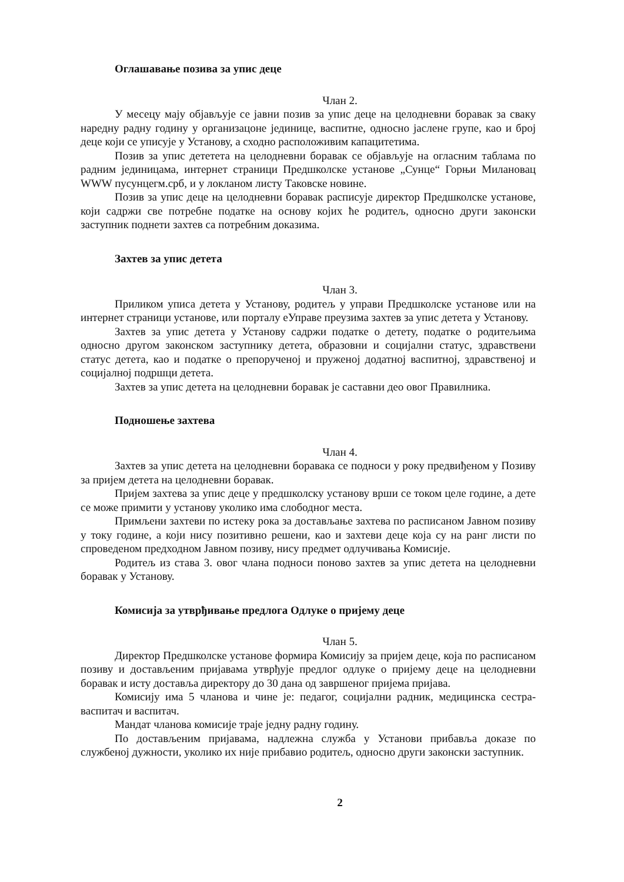Оглашавање позива за упис деце
Члан 2.
У месецу мају објављује се јавни позив за упис деце на целодневни боравак за сваку наредну радну годину у организацоне јединице, васпитне, односно јаслене групе, као и број деце који се уписује у Установу, а сходно расположивим капацитетима.
Позив за упис дететета на целодневни боравак се објављује на огласним таблама по радним јединицама, интернет страници Предшколске установе „Сунце“ Горњи Милановац WWW пусунцегм.срб, и у локланом листу Таковске новине.
Позив за упис деце на целодневни боравак расписује директор Предшколске установе, који садржи све потребне податке на основу којих ће родитељ, односно други законски заступник поднети захтев са потребним доказима.
Захтев за упис детета
Члан 3.
Приликом уписа детета у Установу, родитељ у управи Предшколске установе или на интернет страници установе, или порталу еУправе преузима захтев за упис детета у Установу.
Захтев за упис детета у Установу садржи податке о детету, податке о родитељима односно другом законском заступнику детета, образовни и социјални статус, здравствени статус детета, као и податке о препорученој и пруженој додатној васпитној, здравственој и социјалној подршци детета.
Захтев за упис детета на целодневни боравак је саставни део овог Правилника.
Подношење захтева
Члан 4.
Захтев за упис детета на целодневни боравака се подноси у року предвиђеном у Позиву за пријем детета на целодневни боравак.
Пријем захтева за упис деце у предшколску установу врши се током целе године, а дете се може примити у установу уколико има слободног места.
Примљени захтеви по истеку рока за достављање захтева по расписаном Јавном позиву у току године, а који нису позитивно решени, као и захтеви деце која су на ранг листи по спроведеном предходном Јавном позиву, нису предмет одлучивања Комисије.
Родитељ из става 3. овог члана подноси поново захтев за упис детета на целодневни боравак у Установу.
Комисија за утврђивање предлога Одлуке о пријему деце
Члан 5.
Директор Предшколске установе формира Комисију за пријем деце, која по расписаном позиву и достављеним пријавама утврђује предлог одлуке о пријему деце на целодневни боравак и исту доставља директору до 30 дана од завршеног пријема пријава.
Комисију има 5 чланова и чине је: педагог, социјални радник, медицинска сестра- васпитач и васпитач.
Мандат чланова комисије траје једну радну годину.
По достављеним пријавама, надлежна служба у Установи прибавља доказе по службеној дужности, уколико их није прибавио родитељ, односно други законски заступник.
2